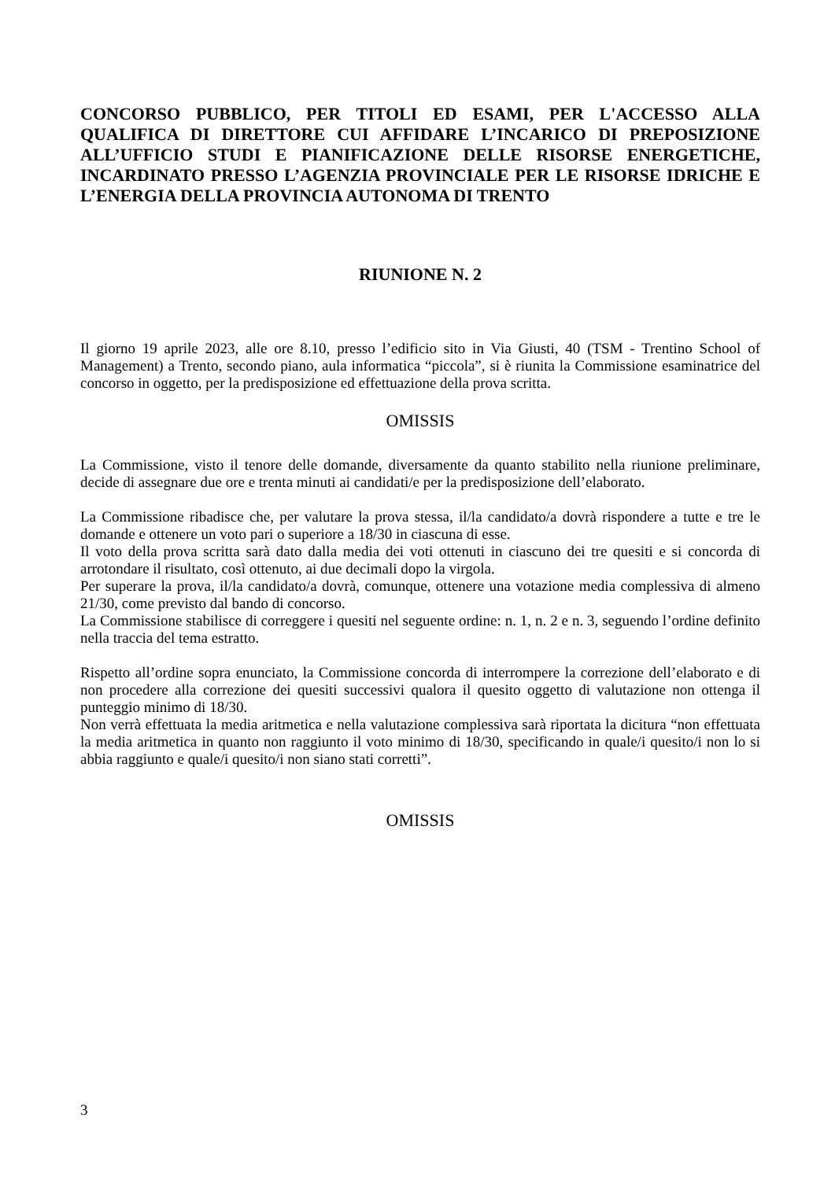CONCORSO PUBBLICO, PER TITOLI ED ESAMI, PER L'ACCESSO ALLA QUALIFICA DI DIRETTORE CUI AFFIDARE L’INCARICO DI PREPOSIZIONE ALL’UFFICIO STUDI E PIANIFICAZIONE DELLE RISORSE ENERGETICHE, INCARDINATO PRESSO L’AGENZIA PROVINCIALE PER LE RISORSE IDRICHE E L’ENERGIA DELLA PROVINCIA AUTONOMA DI TRENTO
RIUNIONE N. 2
Il giorno 19 aprile 2023, alle ore 8.10, presso l’edificio sito in Via Giusti, 40 (TSM - Trentino School of Management) a Trento, secondo piano, aula informatica “piccola”, si è riunita la Commissione esaminatrice del concorso in oggetto, per la predisposizione ed effettuazione della prova scritta.
OMISSIS
La Commissione, visto il tenore delle domande, diversamente da quanto stabilito nella riunione preliminare, decide di assegnare due ore e trenta minuti ai candidati/e per la predisposizione dell’elaborato.
La Commissione ribadisce che, per valutare la prova stessa, il/la candidato/a dovrà rispondere a tutte e tre le domande e ottenere un voto pari o superiore a 18/30 in ciascuna di esse.
Il voto della prova scritta sarà dato dalla media dei voti ottenuti in ciascuno dei tre quesiti e si concorda di arrotondare il risultato, così ottenuto, ai due decimali dopo la virgola.
Per superare la prova, il/la candidato/a dovrà, comunque, ottenere una votazione media complessiva di almeno 21/30, come previsto dal bando di concorso.
La Commissione stabilisce di correggere i quesiti nel seguente ordine: n. 1, n. 2 e n. 3, seguendo l’ordine definito nella traccia del tema estratto.
Rispetto all’ordine sopra enunciato, la Commissione concorda di interrompere la correzione dell’elaborato e di non procedere alla correzione dei quesiti successivi qualora il quesito oggetto di valutazione non ottenga il punteggio minimo di 18/30.
Non verrà effettuata la media aritmetica e nella valutazione complessiva sarà riportata la dicitura “non effettuata la media aritmetica in quanto non raggiunto il voto minimo di 18/30, specificando in quale/i quesito/i non lo si abbia raggiunto e quale/i quesito/i non siano stati corretti”.
OMISSIS
3